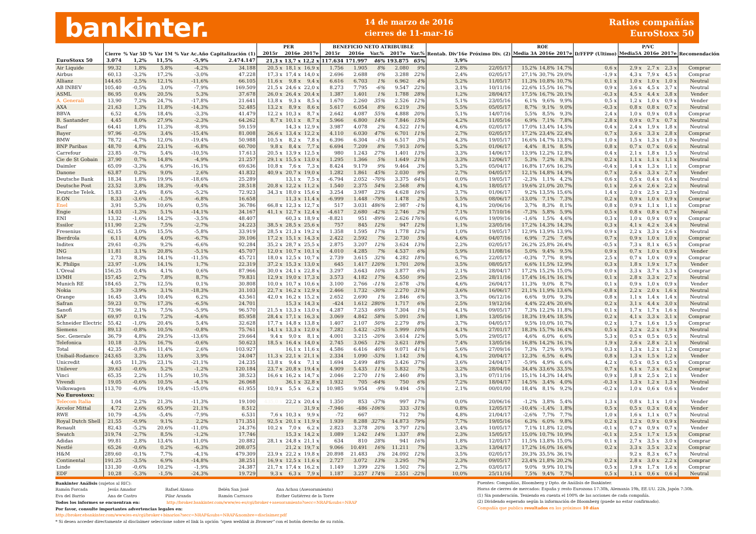bankinter.
14 de marzo de 2016
cierres de 11-mar-16
Ratios compañías
EuroStoxx 50
| | Cierre | % Var 5D | % Var 1M | % Var Ac.Año | Capitalización (1) | PER | | | BENEFICIO NETO ATRIBUIBLE | | | | | Rentab. Div'16e | Próximo Div. (2) | ROE | | | D/FFPP (Ultimo) | P/VC | | | Recomendación |
| --- | --- | --- | --- | --- | --- | --- | --- | --- | --- | --- | --- | --- | --- | --- | --- | --- | --- | --- | --- | --- | --- | --- | --- |
| | | | | | | 2015r | 2016e | 2017e | 2015r | 2016e | Var.% | 2017e | Var.% | | | Media 3A | 2016e | 2017e | | Media5A | 2016e | 2017e | |
| EuroStoxx 50 | 3.074 | 1,2% | 11,5% | -5,9% | 2.474.147 | 21,3 x | 13,7 x | 12,2 x | 117.634 | 171.997 | 46% | 193.875 | 65% | 3,9% | | | | | | | | | |
| Air Liquide | 99,32 | 1,8% | 5,8% | -4,2% | 34.188 | 20,5 x | 18,1 x | 16,9 x | 1.756 | 1.905 | 8% | 2.080 | 9% | 2,8% | 22/05/17 | 15,2% | 14,8% | 14,7% | 0,6 x | 2,9 x | 2,7 x | 2,3 x | Comprar |
| Airbus | 60,13 | -3,2% | 17,2% | -3,0% | 47.228 | 17,3 x | 17,4 x | 14,0 x | 2.696 | 2.688 | 0% | 3.288 | 22% | 2,4% | 02/05/17 | 27,1% | 30,7% | 29,0% | -1,9 x | 4,3 x | 7,9 x | 4,5 x | Comprar |
| Allianz | 144,65 | 2,5% | 12,1% | -11,6% | 66.105 | 11,6 x | 9,8 x | 9,4 x | 6.616 | 6.703 | 1% | 6.962 | 4% | 5,2% | 11/05/17 | 11,3% | 10,8% | 10,7% | 0,1 x | 1,0 x | 1,0 x | 1,0 x | Neutral |
| AB INBEV | 105,40 | -0,5% | 3,0% | -7,9% | 169.509 | 21,5 x | 24,6 x | 22,0 x | 8.273 | 7.795 | -6% | 9.547 | 22% | 3,1% | 10/11/16 | 22,6% | 15,5% | 16,7% | 0,9 x | 3,6 x | 4,5 x | 3,7 x | Neutral |
| ASML | 86,95 | 0,4% | 20,5% | 5,3% | 37.678 | 26,0 x | 26,4 x | 20,4 x | 1.387 | 1.401 | 1% | 1.788 | 28% | 1,2% | 28/04/17 | 17,5% | 16,7% | 20,1% | -0,3 x | 4,5 x | 4,4 x | 3,8 x | Vender |
| A. Generali | 13,90 | 7,2% | 24,7% | -17,8% | 21.641 | 13,8 x | 9,3 x | 8,5 x | 1.670 | 2.260 | 35% | 2.526 | 12% | 5,1% | 23/05/16 | 6,1% | 9,6% | 9,9% | 0,5 x | 1,2 x | 1,0 x | 0,9 x | Vender |
| AXA | 21,63 | 1,3% | 11,8% | -14,3% | 52.485 | 13,2 x | 8,9 x | 8,6 x | 5.617 | 6.054 | 8% | 6.219 | 3% | 5,5% | 05/05/17 | 8,7% | 9,1% | 9,0% | -0,3 x | 0,8 x | 0,8 x | 0,7 x | Neutral |
| BBVA | 6,52 | 4,5% | 18,4% | -3,3% | 41.479 | 12,2 x | 10,3 x | 8,7 x | 2.642 | 4.087 | 55% | 4.888 | 20% | 5,1% | 14/07/16 | 5,5% | 8,5% | 9,3% | 2,4 x | 1,0 x | 0,9 x | 0,8 x | Comprar |
| B. Santander | 4,45 | 8,0% | 27,9% | -2,3% | 64.262 | 8,7 x | 10,1 x | 8,7 x | 5.966 | 6.800 | 14% | 7.846 | 15% | 4,2% | 11/05/16 | 6,9% | 7,1% | 7,8% | 2,8 x | 0,9 x | 0,7 x | 0,7 x | Neutral |
| Basf | 64,41 | 1,8% | 11,3% | -8,9% | 59.159 | | 14,3 x | 12,9 x | 3.987 | 4.078 | 2% | 4.522 | 11% | 4,6% | 02/05/17 | 17,0% | 13,4% | 14,5% | 0,4 x | 2,4 x | 1,9 x | 1,8 x | Neutral |
| Bayer | 97,96 | -0,5% | 3,4% | -15,4% | 81.008 | 26,6 x | 13,4 x | 12,2 x | 4.110 | 6.030 | 47% | 6.701 | 11% | 2,7% | 02/05/17 | 17,2% | 23,4% | 22,4% | 0,7 x | 3,6 x | 3,3 x | 2,8 x | Comprar |
| BMW | 78,72 | -4,7% | 12,0% | -19,4% | 50.988 | 10,5 x | 8,2 x | 7,8 x | 6.396 | 6.304 | -1% | 6.517 | 3% | 4,3% | 19/05/17 | 16,6% | 14,7% | 13,8% | 1,0 x | 1,5 x | 1,3 x | 1,0 x | Neutral |
| BNP Paribas | 48,70 | 4,8% | 23,1% | -6,8% | 60.700 | 9,8 x | 8,4 x | 7,7 x | 6.694 | 7.209 | 8% | 7.913 | 10% | 5,2% | 01/06/17 | 4,4% | 8,1% | 8,5% | 0,8 x | 0,7 x | 0,7 x | 0,6 x | Neutral |
| Carrefour | 23,85 | -9,7% | 5,4% | -10,5% | 17.613 | 20,5 x | 13,9 x | 12,5 x | 980 | 1.243 | 27% | 1.401 | 13% | 3,3% | 14/06/17 | 13,9% | 12,2% | 12,8% | 0,4 x | 2,1 x | 1,8 x | 1,5 x | Neutral |
| Cie de St Gobain | 37,90 | 0,7% | 14,8% | -4,9% | 21.257 | 29,1 x | 15,5 x | 13,0 x | 1.295 | 1.366 | 5% | 1.649 | 21% | 3,3% | 12/06/17 | 5,3% | 7,2% | 8,3% | 0,2 x | 1,1 x | 1,1 x | 1,1 x | Neutral |
| Daimler | 65,09 | -3,3% | 6,9% | -16,1% | 69.636 | 10,8 x | 7,6 x | 7,3 x | 8.424 | 9.179 | 9% | 9.464 | 3% | 5,2% | 05/04/17 | 16,8% | 17,6% | 16,3% | -0,4 x | 1,4 x | 1,3 x | 1,1 x | Comprar |
| Danone | 63,87 | 0,2% | 9,0% | 2,6% | 41.832 | 40,9 x | 20,7 x | 19,0 x | 1.282 | 1.861 | 45% | 2.030 | 9% | 2,7% | 04/05/17 | 12,1% | 14,8% | 14,9% | 0,7 x | 2,6 x | 3,3 x | 2,7 x | Vender |
| Deutsche Bank | 18,34 | 1,8% | 19,9% | -18,6% | 25.289 | | 13,1 x | 7,5 x | -6.794 | 2.052 | -70% | 3.375 | 64% | 0,0% | 19/05/17 | -2,3% | 1,1% | 4,2% | 0,6 x | 0,5 x | 0,4 x | 0,4 x | Neutral |
| Deutsche Post | 23,52 | 3,8% | 18,3% | -9,4% | 28.518 | 20,8 x | 12,2 x | 11,2 x | 1.540 | 2.375 | 54% | 2.568 | 8% | 4,1% | 18/05/17 | 19,6% | 21,0% | 20,7% | 0,1 x | 2,6 x | 2,6 x | 2,2 x | Neutral |
| Deutsche Telek. | 15,83 | 2,4% | 8,6% | -5,2% | 72.923 | 34,3 x | 18,0 x | 15,6 x | 3.254 | 3.987 | 23% | 4.628 | 16% | 3,7% | 01/06/17 | 9,2% | 13,5% | 15,6% | 1,4 x | 2,0 x | 2,5 x | 2,3 x | Neutral |
| E.ON | 8,33 | -3,6% | -1,5% | -6,8% | 16.658 | #N/A N/A | 11,3 x | 11,4 x | -6.999 | 1.448 | -79% | 1.478 | 2% | 5,5% | 08/06/17 | -13,0% | 7,1% | 7,3% | 0,2 x | 0,9 x | 1,0 x | 0,9 x | Comprar |
| Enel | 3,91 | 5,3% | 10,6% | 0,5% | 36.786 | 66,8 x | 12,3 x | 12,7 x | 517 | 3.031 | 486% | 2.987 | -1% | 4,1% | 20/06/16 | 3,7% | 8,3% | 8,1% | 0,8 x | 0,9 x | 1,1 x | 1,1 x | Comprar |
| Engie | 14,03 | -1,3% | 5,1% | -14,1% | 34.167 | 41,1 x | 12,7 x | 12,4 x | -4.617 | 2.680 | -42% | 2.746 | 2% | 7,1% | 17/10/16 | -7,3% | 5,8% | 5,9% | 0,5 x | 0,8 x | 0,8 x | 0,7 x | Neural |
| ENI | 13,32 | -1,6% | 14,2% | -3,5% | 48.407 | | 60,3 x | 18,9 x | -8.821 | 951 | -89% | 2.626 | 176% | 6,0% | 19/09/16 | -1,6% | 1,5% | 4,6% | 0,3 x | 1,0 x | 0,9 x | 0,9 x | Comprar |
| Essilor | 111,90 | 2,2% | 7,5% | -2,7% | 24.223 | 38,5 x | 28,5 x | 25,6 x | 757 | 845 | 12% | 947 | 12% | 1,1% | 23/05/16 | 17,2% | 14,3% | 14,3% | 0,3 x | 4,1 x | 4,2 x | 3,4 x | Neutral |
| Fresenius | 62,15 | 3,0% | 15,5% | -5,8% | 33.919 | 28,5 x | 21,3 x | 19,2 x | 1.358 | 1.595 | 17% | 1.778 | 12% | 1,0% | 19/05/17 | 12,9% | 13,9% | 13,9% | 0,9 x | 2,2 x | 3,3 x | 2,6 x | Neutral |
| Iberdrola | 6,11 | 4,0% | 4,0% | -6,7% | 39.106 | 17,2 x | 15,1 x | 14,3 x | 2.422 | 2.592 | 7% | 2.730 | 5% | 4,6% | 04/07/16 | 6,9% | 7,2% | 7,6% | 0,7 x | 0,9 x | 1,0 x | 1,0 x | Comprar |
| Inditex | 29,61 | -0,3% | 9,2% | -6,6% | 92.284 | 35,2 x | 28,7 x | 25,5 x | 2.875 | 3.207 | 12% | 3.624 | 13% | 2,2% | 02/05/17 | 26,2% | 25,8% | 26,4% | -0,5 x | 7,3 x | 8,1 x | 6,5 x | Comprar |
| ING | 11,81 | 3,1% | 20,8% | -5,1% | 45.707 | 12,0 x | 10,7 x | 10,1 x | 4.010 | 4.285 | 7% | 4.537 | 6% | 5,9% | 11/08/16 | 5,0% | 9,4% | 9,5% | 0,9 x | 0,7 x | 1,0 x | 0,9 x | Vender |
| Intesa | 2,73 | 8,3% | 14,1% | -11,5% | 45.721 | 18,0 x | 12,5 x | 10,7 x | 2.739 | 3.615 | 32% | 4.282 | 18% | 6,7% | 22/05/17 | -0,3% | 7,7% | 8,9% | 2,5 x | 0,7 x | 1,0 x | 0,9 x | Comprar |
| K. Philips | 23,97 | -1,0% | 14,1% | 1,7% | 22.319 | 37,2 x | 15,3 x | 13,0 x | 645 | 1.417 | 120% | 1.701 | 20% | 3,5% | 08/05/17 | 6,6% | 11,5% | 12,9% | 0,3 x | 1,8 x | 1,9 x | 1,7 x | Vender |
| L'Oreal | 156,25 | 0,4% | 4,1% | 0,6% | 87.966 | 30,0 x | 24,1 x | 22,8 x | 3.297 | 3.643 | 10% | 3.877 | 6% | 2,1% | 28/04/17 | 17,2% | 15,2% | 15,0% | 0,0 x | 3,3 x | 3,7 x | 3,3 x | Comprar |
| LVMH | 157,45 | 2,7% | 7,8% | 8,7% | 79.831 | 12,9 x | 19,0 x | 17,3 x | 3.573 | 4.182 | 17% | 4.550 | 9% | 2,5% | 28/11/16 | 17,4% | 16,1% | 16,1% | 0,1 x | 2,8 x | 3,3 x | 2,7 x | Neutral |
| Munich RE | 184,65 | 2,7% | 12,5% | 0,1% | 30.808 | 10,0 x | 10,7 x | 10,6 x | 3.100 | 2.766 | -11% | 2.678 | -3% | 4,6% | 26/04/17 | 11,3% | 9,0% | 8,7% | 0,1 x | 0,9 x | 1,0 x | 0,9 x | Vender |
| Nokia | 5,39 | -3,9% | 3,1% | -18,3% | 31.103 | 22,7 x | 16,2 x | 12,9 x | 2.466 | 1.732 | -30% | 2.270 | 31% | 3,6% | 16/06/17 | 21,1% | 11,9% | 13,6% | -0,8 x | 2,2 x | 2,0 x | 1,6 x | Neutral |
| Orange | 16,45 | 3,4% | 10,4% | 6,2% | 43.561 | 42,0 x | 16,2 x | 15,2 x | 2.652 | 2.690 | 1% | 2.846 | 6% | 3,7% | 06/12/16 | 6,6% | 9,0% | 9,3% | 0,8 x | 1,1 x | 1,4 x | 1,4 x | Neutral |
| Safran | 59,23 | 0,7% | 17,3% | -6,5% | 24.701 | #N/A N/A | 15,3 x | 14,3 x | -424 | 1.612 | 280% | 1.717 | 6% | 2,5% | 19/12/16 | 4,4% | 22,4% | 20,6% | 0,2 x | 3,1 x | 4,4 x | 3,0 x | Neutral |
| Sanofi | 73,96 | 2,1% | 7,5% | -5,9% | 96.570 | 21,5 x | 13,3 x | 13,0 x | 4.287 | 7.253 | 69% | 7.304 | 1% | 4,1% | 09/05/17 | 7,3% | 12,2% | 11,8% | 0,1 x | 1,7 x | 1,7 x | 1,6 x | Neutral |
| SAP | 69,97 | 0,1% | 7,2% | -4,6% | 85.958 | 28,4 x | 17,1 x | 16,3 x | 3.069 | 4.842 | 58% | 5.091 | 5% | 1,8% | 13/05/16 | 18,3% | 19,4% | 18,5% | 0,2 x | 4,1 x | 3,3 x | 3,1 x | Comprar |
| Schneider Electric | 55,42 | -1,0% | 20,4% | 5,4% | 32.628 | 17,7 x | 14,8 x | 13,8 x | 1.407 | 2.107 | 50% | 2.279 | 8% | 3,7% | 04/05/17 | 9,5% | 10,0% | 10,7% | 0,2 x | 1,7 x | 1,6 x | 1,5 x | Comprar |
| Siemens | 89,13 | -0,8% | 10,5% | -0,8% | 75.761 | 14,1 x | 13,3 x | 12,0 x | 7.282 | 5.432 | -25% | 5.999 | 10% | 4,1% | 27/01/17 | 18,3% | 15,7% | 16,4% | 0,5 x | 2,2 x | 2,2 x | 1,9 x | Neutral |
| Soc. Generale | 36,79 | 4,8% | 29,5% | -13,6% | 29.664 | 9,4 x | 9,0 x | 8,1 x | 4.001 | 3.215 | -20% | 3.614 | 12% | 5,0% | 29/05/17 | 4,6% | 6,0% | 6,6% | 5,3 x | 0,5 x | 0,5 x | 0,5 x | Neutral |
| Telefonica | 10,18 | 3,5% | 16,7% | -0,6% | 50.623 | 18,5 x | 16,4 x | 14,0 x | 2.745 | 3.065 | 12% | 3.621 | 18% | 7,4% | 13/05/16 | 16,8% | 14,2% | 16,1% | 1,9 x | 2,6 x | 2,8 x | 2,1 x | Neutral |
| Total | 42,35 | -0,8% | 11,4% | 2,6% | 103.927 | | 16,1 x | 11,6 x | 4.586 | 6.416 | 40% | 9.071 | 41% | 5,6% | 27/09/16 | 7,3% | 7,2% | 9,9% | 0,3 x | 1,3 x | 1,2 x | 1,2 x | Comprar |
| Unibail-Rodamco | 243,65 | 3,3% | 13,6% | 3,9% | 24.047 | 11,3 x | 22,1 x | 21,1 x | 2.334 | 1.090 | -53% | 1.142 | 5% | 4,1% | 20/04/17 | 12,3% | 6,5% | 6,4% | 0,8 x | 1,3 x | 1,5 x | 1,2 x | Vender |
| Unicredit | 4,05 | 11,3% | 23,1% | -21,1% | 24.235 | 13,8 x | 9,4 x | 7,1 x | 1.694 | 2.499 | 48% | 3.426 | 37% | 3,6% | 24/04/17 | -5,9% | 4,9% | 6,6% | 4,2 x | 0,5 x | 0,5 x | 0,5 x | Comprar |
| Unilever | 39,63 | -0,6% | 5,2% | -1,2% | 120.184 | 23,7 x | 20,8 x | 19,4 x | 4.909 | 5.435 | 11% | 5.832 | 7% | 3,2% | 28/04/16 | 34,4% | 33,6% | 33,5% | 0,7 x | 6,1 x | 7,3 x | 6,2 x | Comprar |
| Vinci | 65,35 | 2,2% | 11,5% | 10,5% | 38.523 | 16,6 x | 16,2 x | 14,7 x | 2.046 | 2.270 | 11% | 2.460 | 8% | 3,1% | 07/11/16 | 15,1% | 14,3% | 14,4% | 0,9 x | 1,8 x | 2,5 x | 2,1 x | Vender |
| Vivendi | 19,05 | -0,6% | 10,5% | -4,1% | 26.068 | #N/A N/A | 36,1 x | 32,8 x | 1.932 | 705 | -64% | 750 | 6% | 7,2% | 18/04/17 | 14,5% | 3,4% | 4,0% | -0,3 x | 1,3 x | 1,2 x | 1,3 x | Neutral |
| Volkswagen | 113,70 | -6,0% | 19,4% | -15,0% | 61.955 | 10,9 x | 5,5 x | 6,2 x | 10.985 | 9.954 | -9% | 9.494 | -5% | 2,1% | 00/01/00 | 18,4% | 8,1% | 9,2% | -0,2 x | 1,0 x | 0,6 x | 0,6 x | Vender |
| No Eurostoxx: | | | | | | | | | | | | | | | | | | | | | | | |
| Telecom Italia | 1,04 | 2,2% | 21,3% | -11,3% | 19.100 | 435,0 x | 22,2 x | 20,4 x | 1.350 | 853 | -37% | 997 | 17% | 0,0% | 20/06/16 | -1,2% | 3,8% | 5,4% | 1,3 x | 0,8 x | 1,1 x | 1,0 x | Vender |
| Arcelor Mittal | 4,72 | 2,6% | 65,9% | 21,1% | 8.512 | | | 31,9 x | -7.946 | -486 | -106% | 333 | -31% | 0,8% | 12/05/17 | -10,4% | -1,4% | 1,8% | 0,5 x | 0,5 x | 0,3 x | 0,4 x | Vender |
| RWE | 10,79 | -4,5% | -5,4% | -7,9% | 6.531 | 7,6 x | 10,3 x | 9,9 x | -72 | 667 | n.d. | 712 | 7% | 4,8% | 21/04/17 | -2,6% | 7,7% | 7,7% | 1,0 x | 1,6 x | 1,1 x | 0,7 x | Neutral |
| Royal Dutch Shell | 21,55 | -0,9% | 9,1% | 2,2% | 171.351 | 92,5 x | 20,1 x | 11,9 x | 1.939 | 8.288 | 327% | 14.873 | 79% | 7,7% | 19/05/16 | 6,3% | 6,0% | 9,8% | 0,2 x | 1,2 x | 0,9 x | 0,9 x | Neutral |
| Renault | 82,43 | -5,2% | 20,6% | -11,0% | 24.376 | 10,2 x | 7,0 x | 6,2 x | 2.823 | 3.378 | 20% | 3.797 | 12% | 3,4% | 10/05/17 | 7,1% | 11,8% | 12,0% | -0,1 x | 0,7 x | 0,9 x | 0,7 x | Vender |
| Swatch | 319,74 | -2,7% | 8,5% | -1,2% | 17.746 | | 15,3 x | 14,2 x | 1.089 | 1.242 | 14% | 1.337 | 8% | 2,3% | 15/05/17 | 15,0% | 10,7% | 10,9% | -0,1 x | 2,5 x | 1,7 x | 1,5 x | Comprar |
| Adidas | 99,81 | 2,8% | 13,4% | 11,0% | 20.882 | 28,1 x | 24,8 x | 21,1 x | 634 | 810 | 28% | 941 | 16% | 1,8% | 12/05/17 | 11,5% | 13,8% | 15,0% | 0,1 x | 2,7 x | 3,5 x | 3,0 x | Comprar |
| Nestlé | 65,26 | -0,6% | 0,2% | -6,3% | 208.075 | | 21,2 x | 19,7 x | 9.066 | 10.491 | 16% | 11.211 | 7% | 3,2% | 13/04/17 | 17,2% | 16,0% | 16,6% | 0,2 x | 3,3 x | 3,5 x | 3,2 x | Comprar |
| H&M | 289,60 | -0,1% | 7,7% | -4,1% | 479.309 | 23,9 x | 22,2 x | 19,8 x | 20.898 | 21.483 | 3% | 24.092 | 12% | 3,5% | 02/05/17 | 39,3% | 35,5% | 36,1% | -0,2 x | 9,2 x | 8,3 x | 6,7 x | Neutral |
| Continental | 191,25 | -3,5% | 6,9% | -14,8% | 38.251 | 16,9 x | 12,5 x | 11,6 x | 2.727 | 3.072 | 13% | 3.295 | 7% | 2,3% | 09/05/17 | 23,4% | 21,8% | 20,2% | 0,2 x | 2,8 x | 3,0 x | 2,2 x | Comprar |
| Linde | 131,30 | -0,6% | 10,2% | -1,9% | 24.387 | 21,7 x | 17,4 x | 16,2 x | 1.149 | 1.399 | 22% | 1.502 | 7% | 2,7% | 03/05/17 | 9,0% | 9,9% | 10,1% | 0,5 x | 1,9 x | 1,7 x | 1,6 x | Comprar |
| EDF | 10,28 | -5,3% | -1,5% | -24,3% | 19.729 | 9,3 x | 6,3 x | 7,9 x | 1.187 | 3.257 | 174% | 2.551 | -22% | 10,0% | 25/11/16 | 7,5% | 9,4% | 7,7% | 0,5 x | 1,1 x | 0,6 x | 0,6 x | Neutral |
Bankinter Análisis (sujetos al RIC):
Ramón Forcada Jesús Amador Rafael Alonso Belén San José Ana Achau (Asesoramiento)
Eva del Barrio Ana de Castro Pilar Aranda Ramón Carrasco Esther Gutiérrez de la Torre
Todos los informes se encuentran en: http://broker.bankinter.com/www/es-es/cgi/broker+asesoramiento?secc=NRAP&subs=NRAP
Por favor, consulte importantes advertencias legales en:
http://broker.ebankinter.com/www/es-es/cgi/broker+binarios?secc=NRAP&subs=NRAP&nombre=disclaimer.pdf
* Si desea acceder directamente al disclaimer seleccione sobre el link la opción "open weblink in Browser" con el botón derecho de su ratón.
Fuentes: Compañías, Bloomberg y Dpto. de Análisis de Bankinter.
Horas de cierres de mercados: España y resto Eurozona 17:30h, Alemania 19h, EE.UU. 22h, Japón 7:30h.
(1) Sin ponderación. Teniendo en cuenta el 100% de las acciones de cada compañía.
(2) Dividendo esperado según la información de Bloomberg (puede no estar confirmado).
Compañía que publica resultados en los próximos 10 días